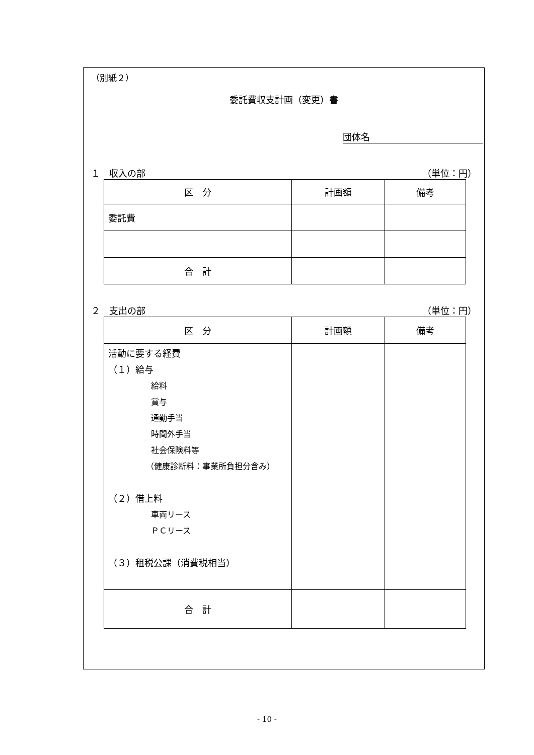（別紙２）
委託費収支計画（変更）書
団体名
１　収入の部 （単位：円）
| 区 分 | 計画額 | 備考 |
| --- | --- | --- |
| 委託費 | | |
| 合 計 | | |
２　支出の部 （単位：円）
| 区 分 | 計画額 | 備考 |
| --- | --- | --- |
| 活動に要する経費 （１）給与 給料 賞与 通勤手当 時間外手当 社会保険料等 （健康診断料：事業所負担分含み） （２）借上料 車両リース ＰＣリース （３）租税公課（消費税相当） | | |
| 合 計 | | |
- 10 -